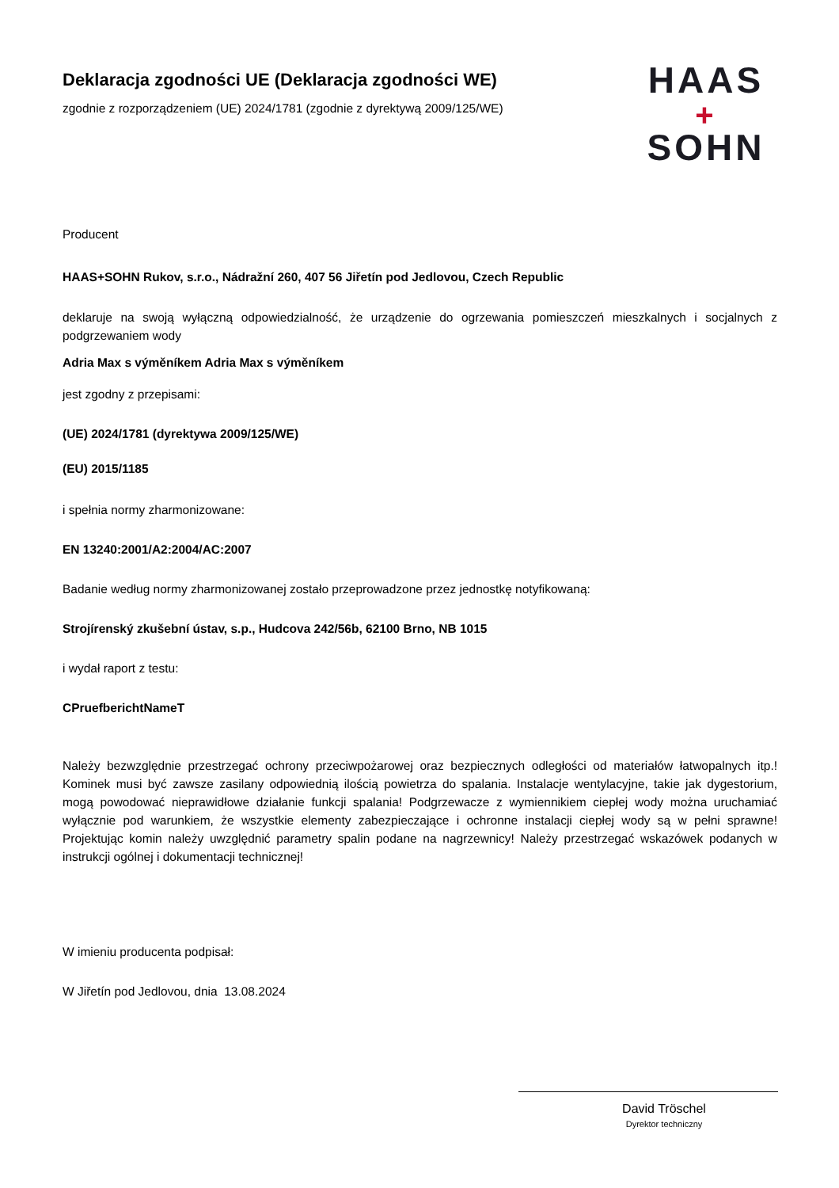Deklaracja zgodności UE (Deklaracja zgodności WE)
zgodnie z rozporządzeniem (UE) 2024/1781 (zgodnie z dyrektywą 2009/125/WE)
HAAS
+
SOHN
Producent
HAAS+SOHN Rukov, s.r.o., Nádražní 260, 407 56 Jiřetín pod Jedlovou, Czech Republic
deklaruje na swoją wyłączną odpowiedzialność, że urządzenie do ogrzewania pomieszczeń mieszkalnych i socjalnych z podgrzewaniem wody
Adria Max s výměníkem Adria Max s výměníkem
jest zgodny z przepisami:
(UE) 2024/1781 (dyrektywa 2009/125/WE)
(EU) 2015/1185
i spełnia normy zharmonizowane:
EN 13240:2001/A2:2004/AC:2007
Badanie według normy zharmonizowanej zostało przeprowadzone przez jednostkę notyfikowaną:
Strojírenský zkušební ústav, s.p., Hudcova 242/56b, 62100 Brno, NB 1015
i wydał raport z testu:
CPruefberichtNameT
Należy bezwzględnie przestrzegać ochrony przeciwpożarowej oraz bezpiecznych odległości od materiałów łatwopalnych itp.! Kominek musi być zawsze zasilany odpowiednią ilością powietrza do spalania. Instalacje wentylacyjne, takie jak dygestorium, mogą powodować nieprawidłowe działanie funkcji spalania! Podgrzewacze z wymiennikiem ciepłej wody można uruchamiać wyłącznie pod warunkiem, że wszystkie elementy zabezpieczające i ochronne instalacji ciepłej wody są w pełni sprawne! Projektując komin należy uwzględnić parametry spalin podane na nagrzewnicy! Należy przestrzegać wskazówek podanych w instrukcji ogólnej i dokumentacji technicznej!
W imieniu producenta podpisał:
W Jiřetín pod Jedlovou, dnia 13.08.2024
David Tröschel
Dyrektor techniczny